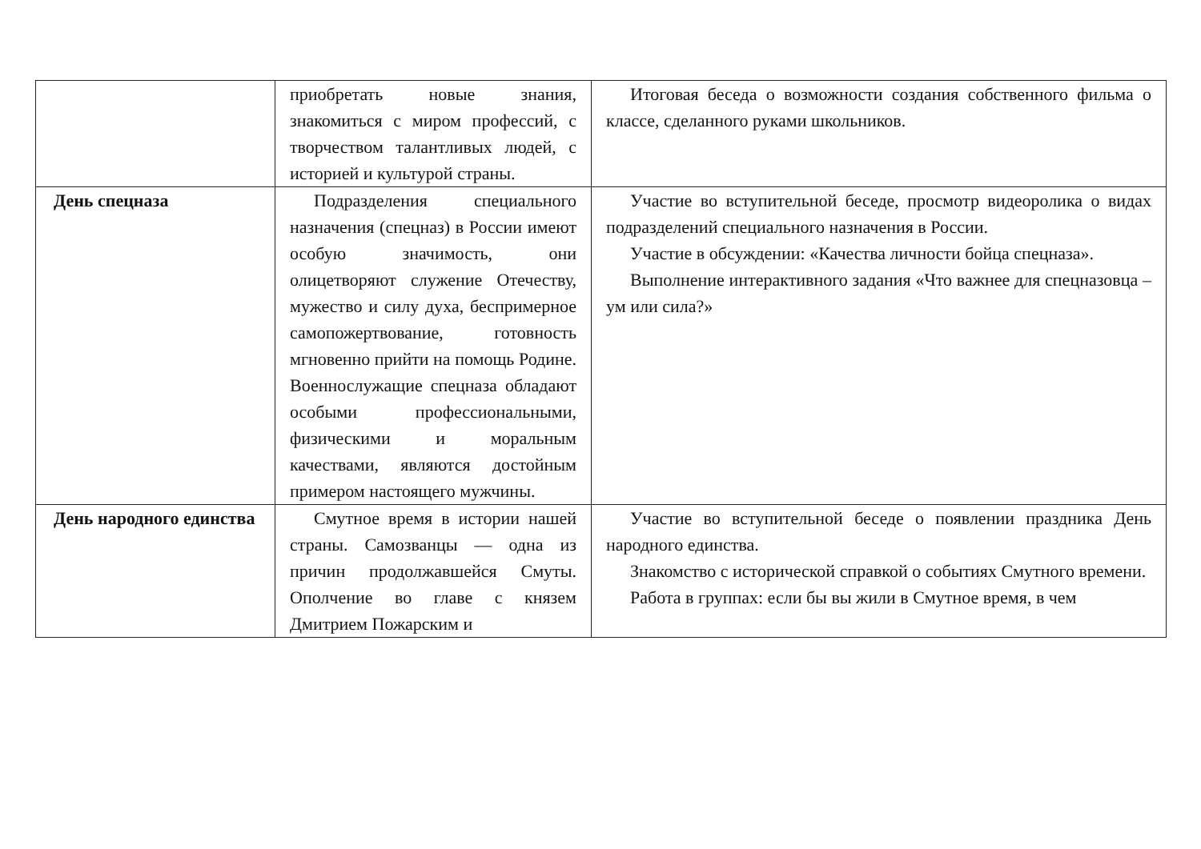| | приобретать новые знания, знакомиться с миром профессий, с творчеством талантливых людей, с историей и культурой страны. | Итоговая беседа о возможности создания собственного фильма о классе, сделанного руками школьников. |
| День спецназа | Подразделения специального назначения (спецназ) в России имеют особую значимость, они олицетворяют служение Отечеству, мужество и силу духа, беспримерное самопожертвование, готовность мгновенно прийти на помощь Родине. Военнослужащие спецназа обладают особыми профессиональными, физическими и моральным качествами, являются достойным примером настоящего мужчины. | Участие во вступительной беседе, просмотр видеоролика о видах подразделений специального назначения в России. Участие в обсуждении: «Качества личности бойца спецназа». Выполнение интерактивного задания «Что важнее для спецназовца – ум или сила?» |
| День народного единства | Смутное время в истории нашей страны. Самозванцы — одна из причин продолжавшейся Смуты. Ополчение во главе с князем Дмитрием Пожарским и | Участие во вступительной беседе о появлении праздника День народного единства. Знакомство с исторической справкой о событиях Смутного времени. Работа в группах: если бы вы жили в Смутное время, в чем |